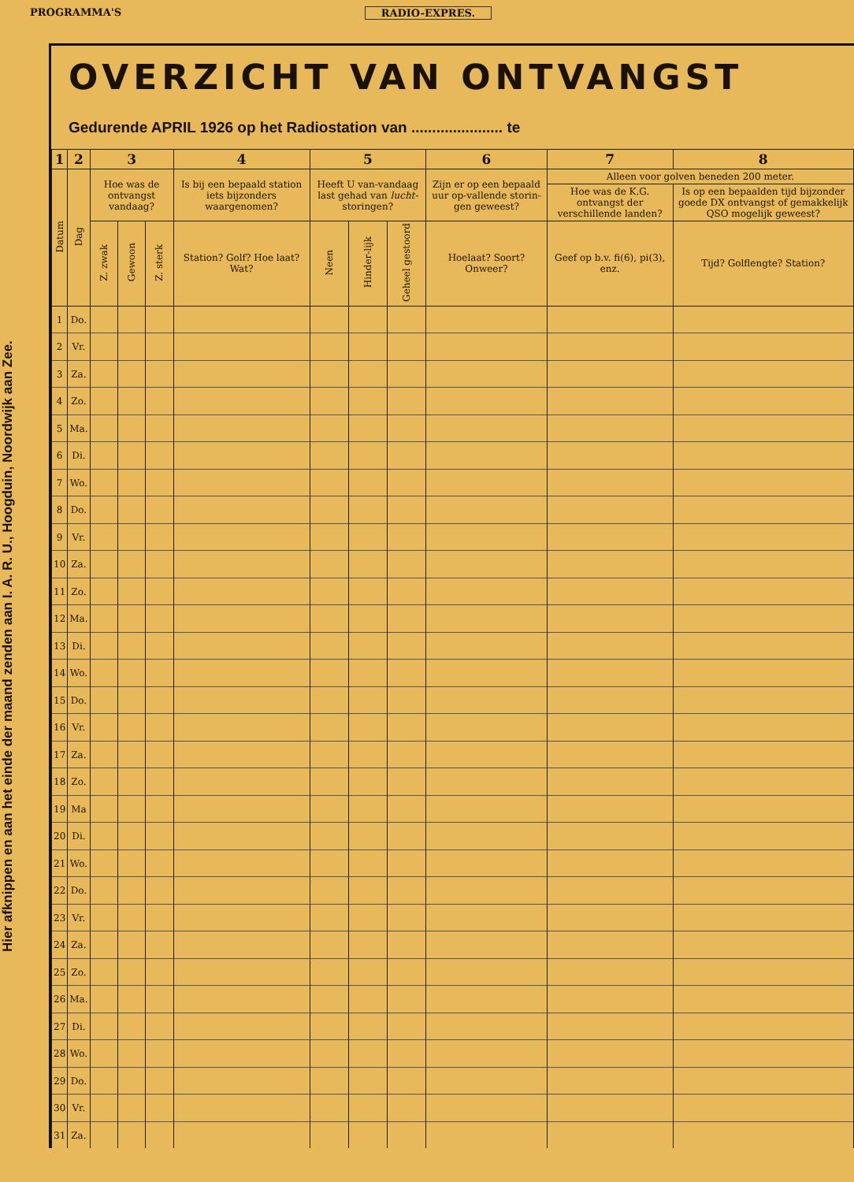PROGRAMMA'S RADIO-EXPRES.
Hier afknippen en aan het einde der maand zenden aan I. A. R. U., Hoogduin, Noordwijk aan Zee.
OVERZICHT VAN ONTVANGST
Gedurende APRIL 1926 op het Radiostation van ...................... te
| 1 | 2 | 3 | | | 4 | 5 | | | 6 | 7 | 8 |
| --- | --- | --- | --- | --- | --- | --- | --- | --- | --- | --- | --- |
| Datum | Dag | Hoe was de ontvangst vandaag? | | | Is bij een bepaald station iets bijzonders waargenomen? | Heeft U van-vandaag last gehad van lucht- storingen? | | | Zijn er op een bepaald uur op-vallende storin-gen geweest? | Alleen voor golven beneden 200 meter. | |
| | | | | | | | | | | Hoe was de K.G. ontvangst der verschillende landen? | Is op een bepaalden tijd bijzonder goede DX ontvangst of gemakkelijk QSO mogelijk geweest? |
| | | Z. zwak | Gewoon | Z. sterk | Station? Golf? Hoe laat? Wat? | Neen | Hinder-lijk | Geheel gestoord | Hoelaat? Soort? Onweer? | Geef op b.v. fi(6), pi(3), enz. | Tijd? Golflengte? Station? |
| 1 | Do. | | | | | | | | | | |
| 2 | Vr. | | | | | | | | | | |
| 3 | Za. | | | | | | | | | | |
| 4 | Zo. | | | | | | | | | | |
| 5 | Ma. | | | | | | | | | | |
| 6 | Di. | | | | | | | | | | |
| 7 | Wo. | | | | | | | | | | |
| 8 | Do. | | | | | | | | | | |
| 9 | Vr. | | | | | | | | | | |
| 10 | Za. | | | | | | | | | | |
| 11 | Zo. | | | | | | | | | | |
| 12 | Ma. | | | | | | | | | | |
| 13 | Di. | | | | | | | | | | |
| 14 | Wo. | | | | | | | | | | |
| 15 | Do. | | | | | | | | | | |
| 16 | Vr. | | | | | | | | | | |
| 17 | Za. | | | | | | | | | | |
| 18 | Zo. | | | | | | | | | | |
| 19 | Ma | | | | | | | | | | |
| 20 | Di. | | | | | | | | | | |
| 21 | Wo. | | | | | | | | | | |
| 22 | Do. | | | | | | | | | | |
| 23 | Vr. | | | | | | | | | | |
| 24 | Za. | | | | | | | | | | |
| 25 | Zo. | | | | | | | | | | |
| 26 | Ma. | | | | | | | | | | |
| 27 | Di. | | | | | | | | | | |
| 28 | Wo. | | | | | | | | | | |
| 29 | Do. | | | | | | | | | | |
| 30 | Vr. | | | | | | | | | | |
| 31 | Za. | | | | | | | | | | |